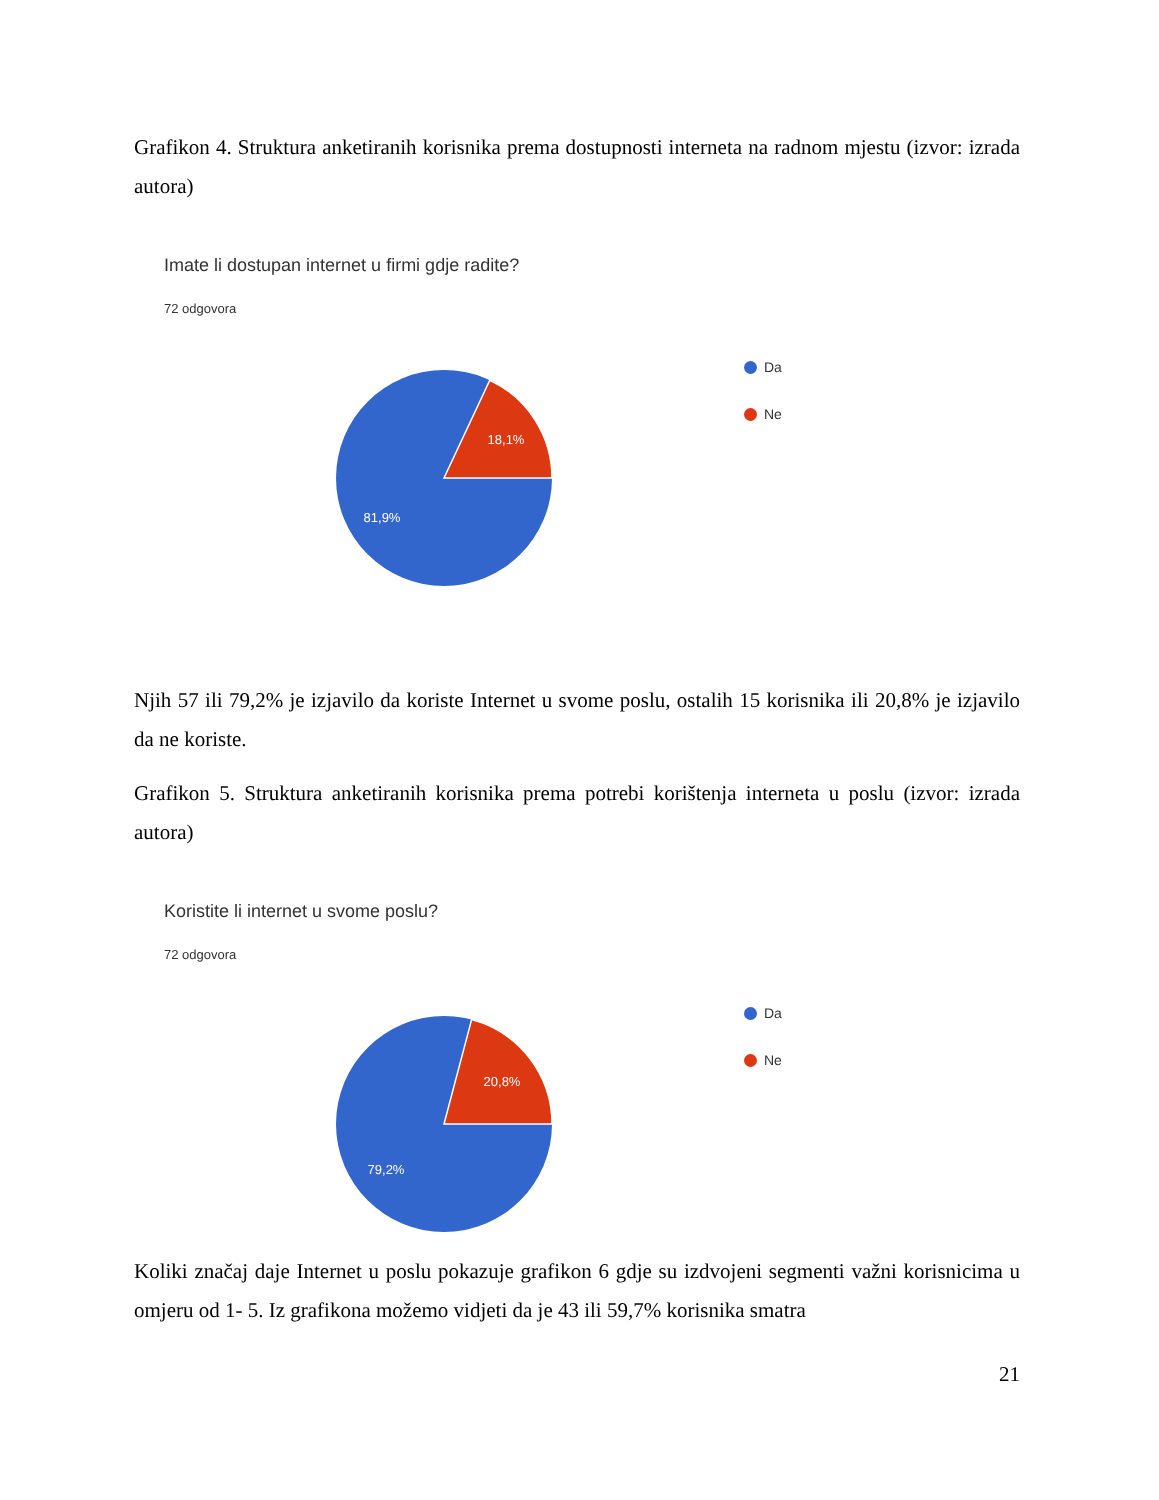Grafikon 4. Struktura anketiranih korisnika prema dostupnosti interneta na radnom mjestu (izvor: izrada autora)
Imate li dostupan internet u firmi gdje radite?
72 odgovora
18,1%
81,9%
Da
Ne
Njih 57 ili 79,2% je izjavilo da koriste Internet u svome poslu, ostalih 15 korisnika ili 20,8% je izjavilo da ne koriste.
Grafikon 5. Struktura anketiranih korisnika prema potrebi korištenja interneta u poslu (izvor: izrada autora)
Koristite li internet u svome poslu?
72 odgovora
20,8%
79,2%
Da
Ne
Koliki značaj daje Internet u poslu pokazuje grafikon 6 gdje su izdvojeni segmenti važni korisnicima u omjeru od 1- 5. Iz grafikona možemo vidjeti da je 43 ili 59,7% korisnika smatra
21